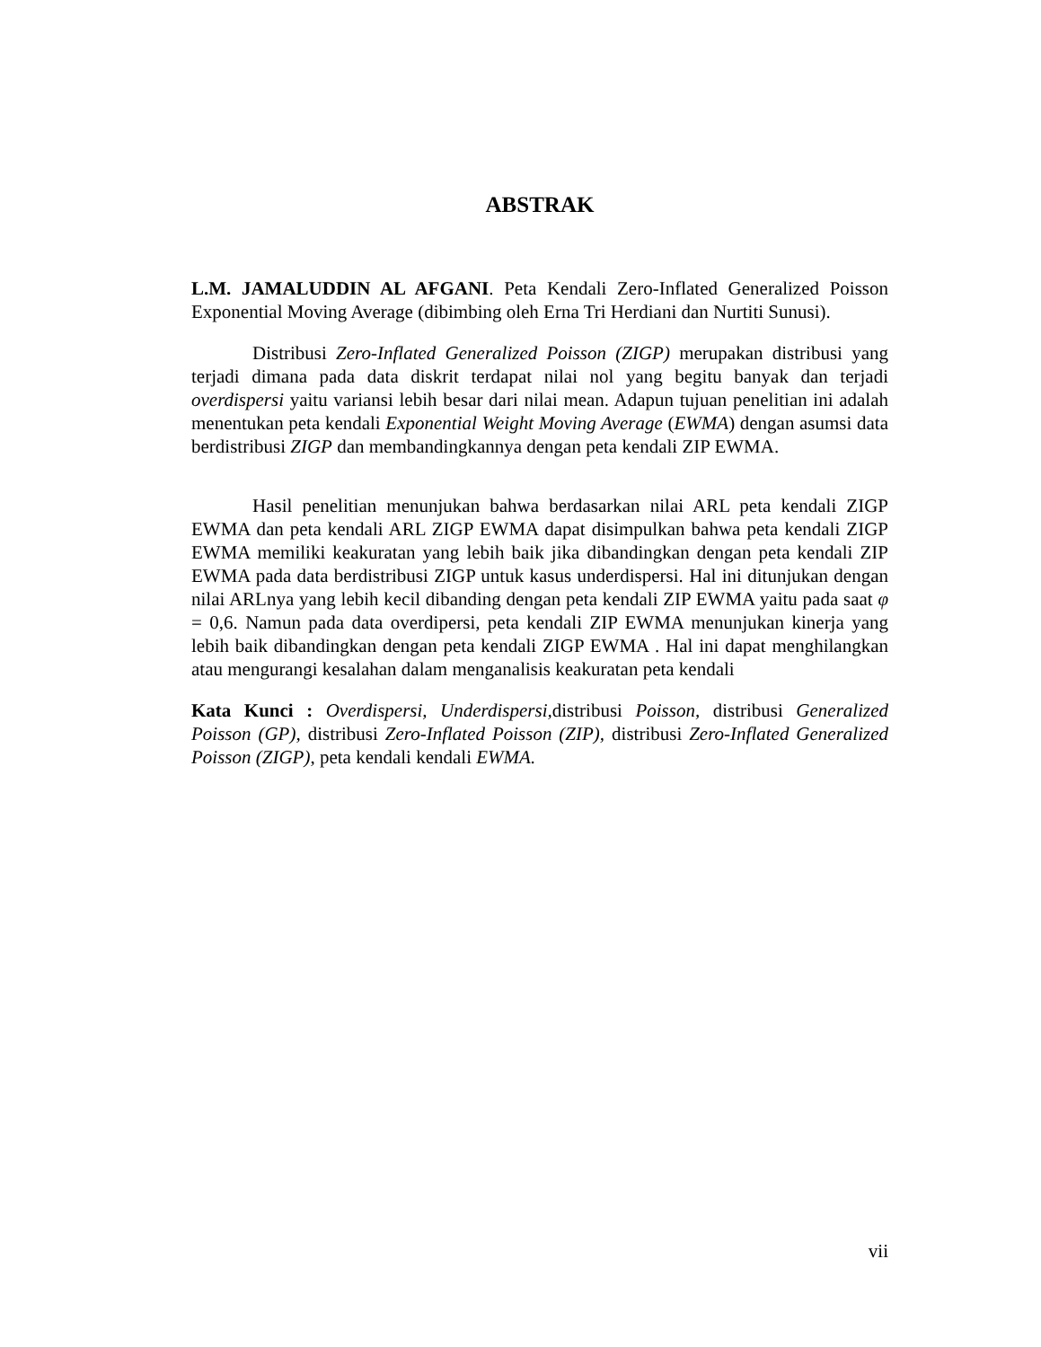ABSTRAK
L.M. JAMALUDDIN AL AFGANI. Peta Kendali Zero-Inflated Generalized Poisson Exponential Moving Average (dibimbing oleh Erna Tri Herdiani dan Nurtiti Sunusi).
Distribusi Zero-Inflated Generalized Poisson (ZIGP) merupakan distribusi yang terjadi dimana pada data diskrit terdapat nilai nol yang begitu banyak dan terjadi overdispersi yaitu variansi lebih besar dari nilai mean. Adapun tujuan penelitian ini adalah menentukan peta kendali Exponential Weight Moving Average (EWMA) dengan asumsi data berdistribusi ZIGP dan membandingkannya dengan peta kendali ZIP EWMA.
Hasil penelitian menunjukan bahwa berdasarkan nilai ARL peta kendali ZIGP EWMA dan peta kendali ARL ZIGP EWMA dapat disimpulkan bahwa peta kendali ZIGP EWMA memiliki keakuratan yang lebih baik jika dibandingkan dengan peta kendali ZIP EWMA pada data berdistribusi ZIGP untuk kasus underdispersi. Hal ini ditunjukan dengan nilai ARLnya yang lebih kecil dibanding dengan peta kendali ZIP EWMA yaitu pada saat φ = 0,6. Namun pada data overdipersi, peta kendali ZIP EWMA menunjukan kinerja yang lebih baik dibandingkan dengan peta kendali ZIGP EWMA . Hal ini dapat menghilangkan atau mengurangi kesalahan dalam menganalisis keakuratan peta kendali
Kata Kunci : Overdispersi, Underdispersi, distribusi Poisson, distribusi Generalized Poisson (GP), distribusi Zero-Inflated Poisson (ZIP), distribusi Zero-Inflated Generalized Poisson (ZIGP), peta kendali kendali EWMA.
vii